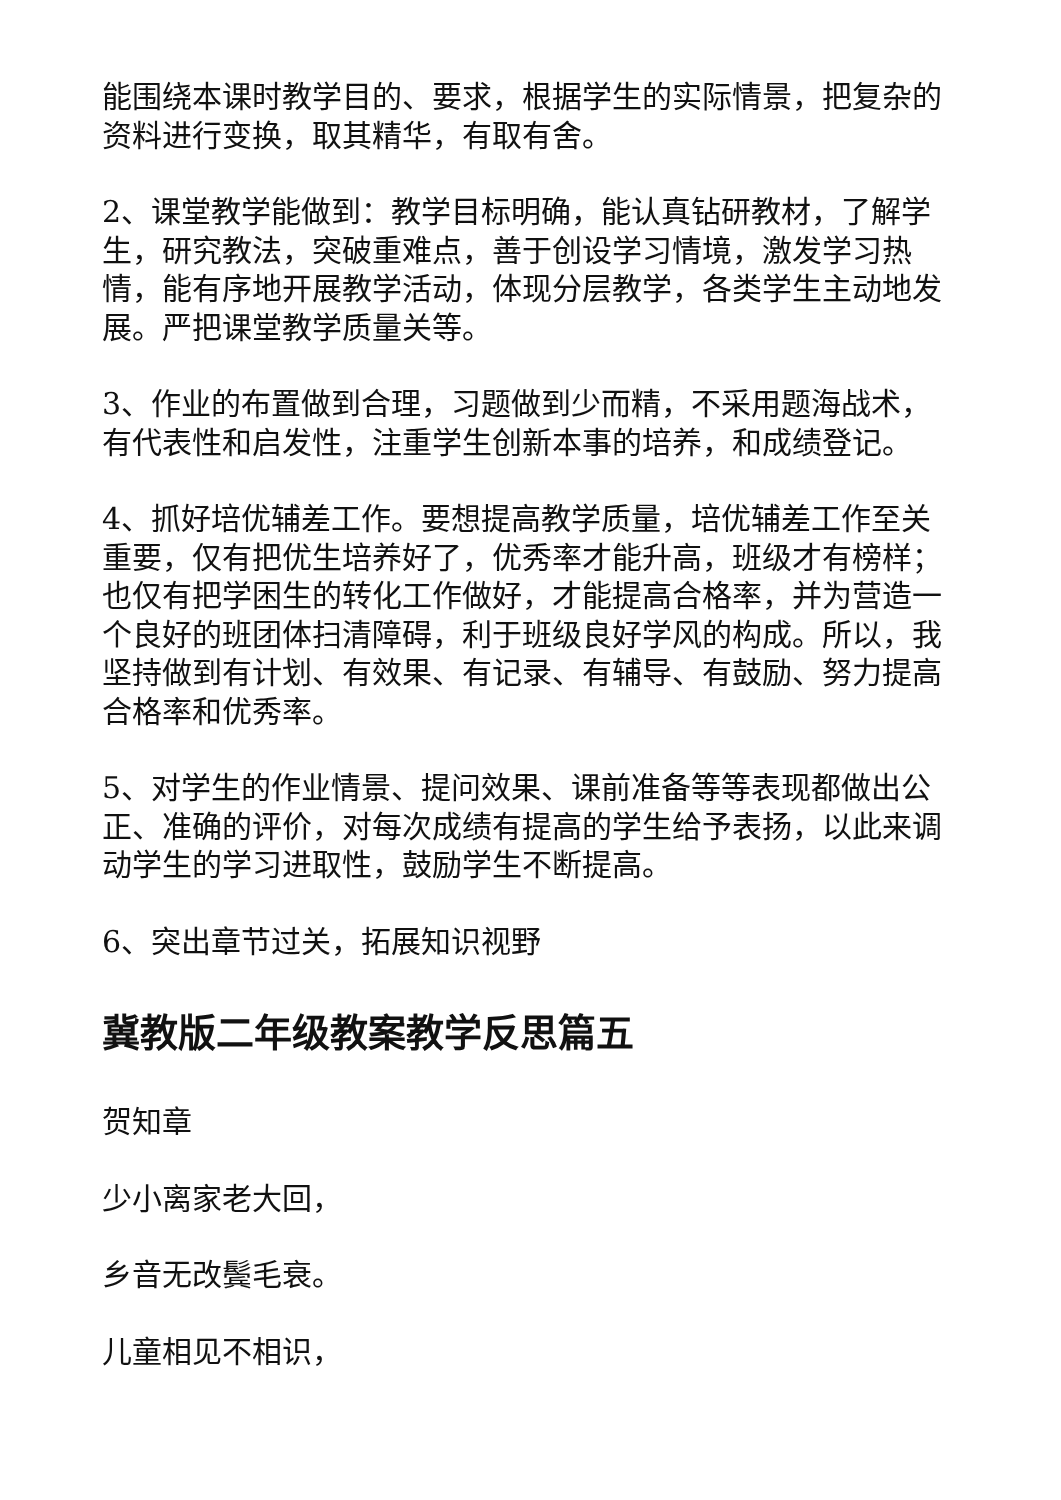能围绕本课时教学目的、要求，根据学生的实际情景，把复杂的资料进行变换，取其精华，有取有舍。
2、课堂教学能做到：教学目标明确，能认真钻研教材，了解学生，研究教法，突破重难点，善于创设学习情境，激发学习热情，能有序地开展教学活动，体现分层教学，各类学生主动地发展。严把课堂教学质量关等。
3、作业的布置做到合理，习题做到少而精，不采用题海战术，有代表性和启发性，注重学生创新本事的培养，和成绩登记。
4、抓好培优辅差工作。要想提高教学质量，培优辅差工作至关重要，仅有把优生培养好了，优秀率才能升高，班级才有榜样；也仅有把学困生的转化工作做好，才能提高合格率，并为营造一个良好的班团体扫清障碍，利于班级良好学风的构成。所以，我坚持做到有计划、有效果、有记录、有辅导、有鼓励、努力提高合格率和优秀率。
5、对学生的作业情景、提问效果、课前准备等等表现都做出公正、准确的评价，对每次成绩有提高的学生给予表扬，以此来调动学生的学习进取性，鼓励学生不断提高。
6、突出章节过关，拓展知识视野
冀教版二年级教案教学反思篇五
贺知章
少小离家老大回，
乡音无改鬓毛衰。
儿童相见不相识，